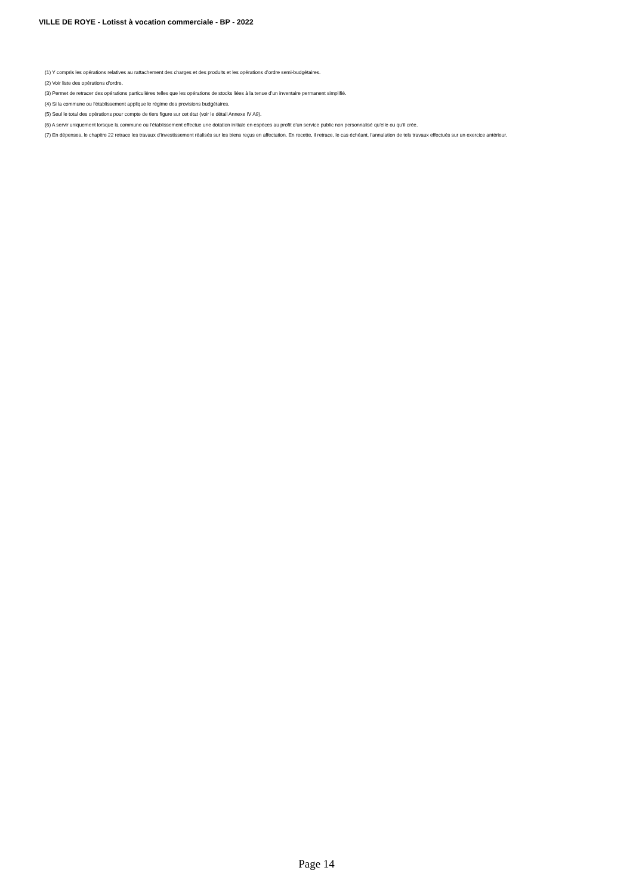VILLE DE ROYE - Lotisst à vocation commerciale - BP - 2022
(1) Y compris les opérations relatives au rattachement des charges et des produits et les opérations d’ordre semi-budgétaires.
(2) Voir liste des opérations d’ordre.
(3) Permet de retracer des opérations particulières telles que les opérations de stocks liées à la tenue d’un inventaire permanent simplifié.
(4) Si la commune ou l’établissement applique le régime des provisions budgétaires.
(5) Seul le total des opérations pour compte de tiers figure sur cet état (voir le détail Annexe IV A9).
(6) A servir uniquement lorsque la commune ou l’établissement effectue une dotation initiale en espèces au profit d’un service public non personnalisé qu’elle ou qu’il crée.
(7) En dépenses, le chapitre 22 retrace les travaux d’investissement réalisés sur les biens reçus en affectation. En recette, il retrace, le cas échéant, l’annulation de tels travaux effectués sur un exercice antérieur.
Page 14